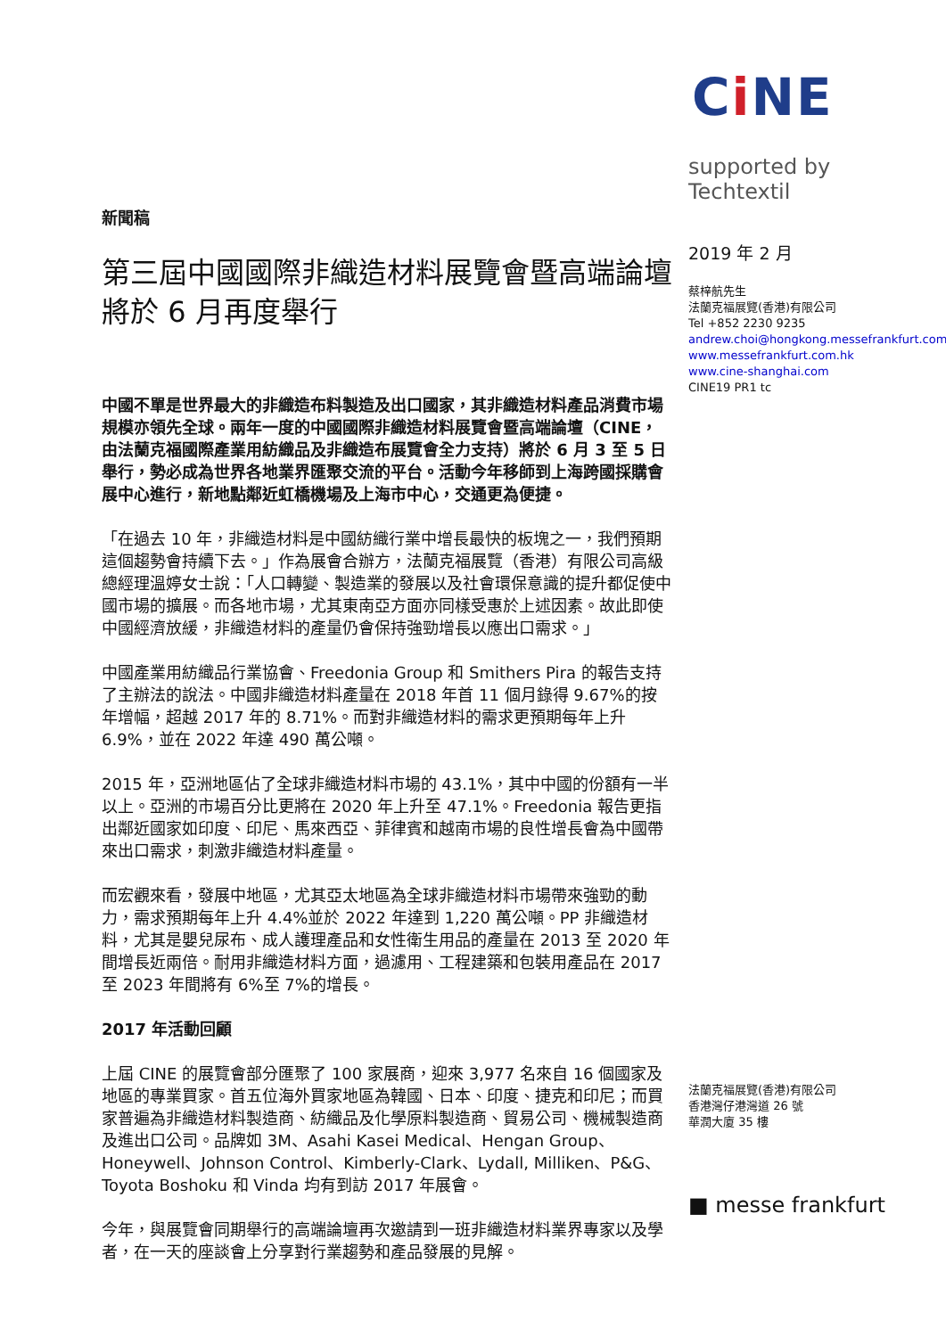新聞稿
第三屆中國國際非織造材料展覽會暨高端論壇將於 6 月再度舉行
中國不單是世界最大的非織造布料製造及出口國家，其非織造材料產品消費市場規模亦領先全球。兩年一度的中國國際非織造材料展覽會暨高端論壇（CINE，由法蘭克福國際產業用紡織品及非織造布展覽會全力支持）將於 6 月 3 至 5 日舉行，勢必成為世界各地業界匯聚交流的平台。活動今年移師到上海跨國採購會展中心進行，新地點鄰近虹橋機場及上海市中心，交通更為便捷。
「在過去 10 年，非織造材料是中國紡織行業中增長最快的板塊之一，我們預期這個趨勢會持續下去。」作為展會合辦方，法蘭克福展覽（香港）有限公司高級總經理溫婷女士說：「人口轉變、製造業的發展以及社會環保意識的提升都促使中國市場的擴展。而各地市場，尤其東南亞方面亦同樣受惠於上述因素。故此即使中國經濟放緩，非織造材料的產量仍會保持強勁增長以應出口需求。」
中國產業用紡織品行業協會、Freedonia Group 和 Smithers Pira 的報告支持了主辦法的說法。中國非織造材料產量在 2018 年首 11 個月錄得 9.67%的按年增幅，超越 2017 年的 8.71%。而對非織造材料的需求更預期每年上升 6.9%，並在 2022 年達 490 萬公噸。
2015 年，亞洲地區佔了全球非織造材料市場的 43.1%，其中中國的份額有一半以上。亞洲的市場百分比更將在 2020 年上升至 47.1%。Freedonia 報告更指出鄰近國家如印度、印尼、馬來西亞、菲律賓和越南市場的良性增長會為中國帶來出口需求，刺激非織造材料產量。
而宏觀來看，發展中地區，尤其亞太地區為全球非織造材料市場帶來強勁的動力，需求預期每年上升 4.4%並於 2022 年達到 1,220 萬公噸。PP 非織造材料，尤其是嬰兒尿布、成人護理產品和女性衛生用品的產量在 2013 至 2020 年間增長近兩倍。耐用非織造材料方面，過濾用、工程建築和包裝用產品在 2017 至 2023 年間將有 6%至 7%的增長。
2017 年活動回顧
上屆 CINE 的展覽會部分匯聚了 100 家展商，迎來 3,977 名來自 16 個國家及地區的專業買家。首五位海外買家地區為韓國、日本、印度、捷克和印尼；而買家普遍為非織造材料製造商、紡織品及化學原料製造商、貿易公司、機械製造商及進出口公司。品牌如 3M、Asahi Kasei Medical、Hengan Group、Honeywell、Johnson Control、Kimberly-Clark、Lydall, Milliken、P&G、Toyota Boshoku 和 Vinda 均有到訪 2017 年展會。
今年，與展覽會同期舉行的高端論壇再次邀請到一班非織造材料業界專家以及學者，在一天的座談會上分享對行業趨勢和產品發展的見解。
Ci NE
supported by Techtextil
2019 年 2 月
蔡梓航先生
法蘭克福展覽(香港)有限公司
Tel +852 2230 9235
andrew.choi@hongkong.messefrankfurt.com
www.messefrankfurt.com.hk
www.cine-shanghai.com
CINE19 PR1 tc
法蘭克福展覽(香港)有限公司
香港灣仔港灣道 26 號
華潤大廈 35 樓
■ messe frankfurt